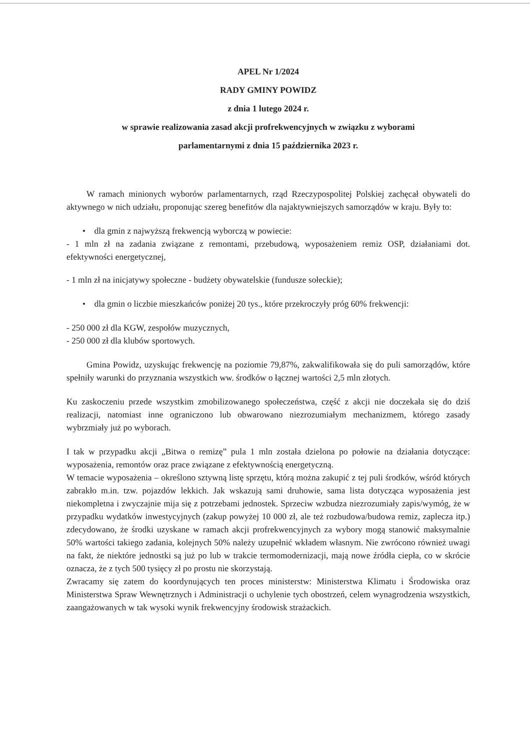APEL Nr 1/2024
RADY GMINY POWIDZ
z dnia 1 lutego 2024 r.
w sprawie realizowania zasad akcji profrekwencyjnych w związku z wyborami
parlamentarnymi z dnia 15 października 2023 r.
W ramach minionych wyborów parlamentarnych, rząd Rzeczypospolitej Polskiej zachęcał obywateli do aktywnego w nich udziału, proponując szereg benefitów dla najaktywniejszych samorządów w kraju. Były to:
• dla gmin z najwyższą frekwencją wyborczą w powiecie:
- 1 mln zł na zadania związane z remontami, przebudową, wyposażeniem remiz OSP, działaniami dot. efektywności energetycznej,
- 1 mln zł na inicjatywy społeczne - budżety obywatelskie (fundusze sołeckie);
• dla gmin o liczbie mieszkańców poniżej 20 tys., które przekroczyły próg 60% frekwencji:
- 250 000 zł dla KGW, zespołów muzycznych,
- 250 000 zł dla klubów sportowych.
Gmina Powidz, uzyskując frekwencję na poziomie 79,87%, zakwalifikowała się do puli samorządów, które spełniły warunki do przyznania wszystkich ww. środków o łącznej wartości 2,5 mln złotych.
Ku zaskoczeniu przede wszystkim zmobilizowanego społeczeństwa, część z akcji nie doczekała się do dziś realizacji, natomiast inne ograniczono lub obwarowano niezrozumiałym mechanizmem, którego zasady wybrzmiały już po wyborach.
I tak w przypadku akcji „Bitwa o remizę” pula 1 mln została dzielona po połowie na działania dotyczące: wyposażenia, remontów oraz prace związane z efektywnością energetyczną.
W temacie wyposażenia – określono sztywną listę sprzętu, którą można zakupić z tej puli środków, wśród których zabrakło m.in. tzw. pojazdów lekkich. Jak wskazują sami druhowie, sama lista dotycząca wyposażenia jest niekompletna i zwyczajnie mija się z potrzebami jednostek. Sprzeciw wzbudza niezrozumiały zapis/wymóg, że w przypadku wydatków inwestycyjnych (zakup powyżej 10 000 zł, ale też rozbudowa/budowa remiz, zaplecza itp.) zdecydowano, że środki uzyskane w ramach akcji profrekwencyjnych za wybory mogą stanowić maksymalnie 50% wartości takiego zadania, kolejnych 50% należy uzupełnić wkładem własnym. Nie zwrócono również uwagi na fakt, że niektóre jednostki są już po lub w trakcie termomodernizacji, mają nowe źródła ciepła, co w skrócie oznacza, że z tych 500 tysięcy zł po prostu nie skorzystają.
Zwracamy się zatem do koordynujących ten proces ministerstw: Ministerstwa Klimatu i Środowiska oraz Ministerstwa Spraw Wewnętrznych i Administracji o uchylenie tych obostrzeń, celem wynagrodzenia wszystkich, zaangażowanych w tak wysoki wynik frekwencyjny środowisk strażackich.